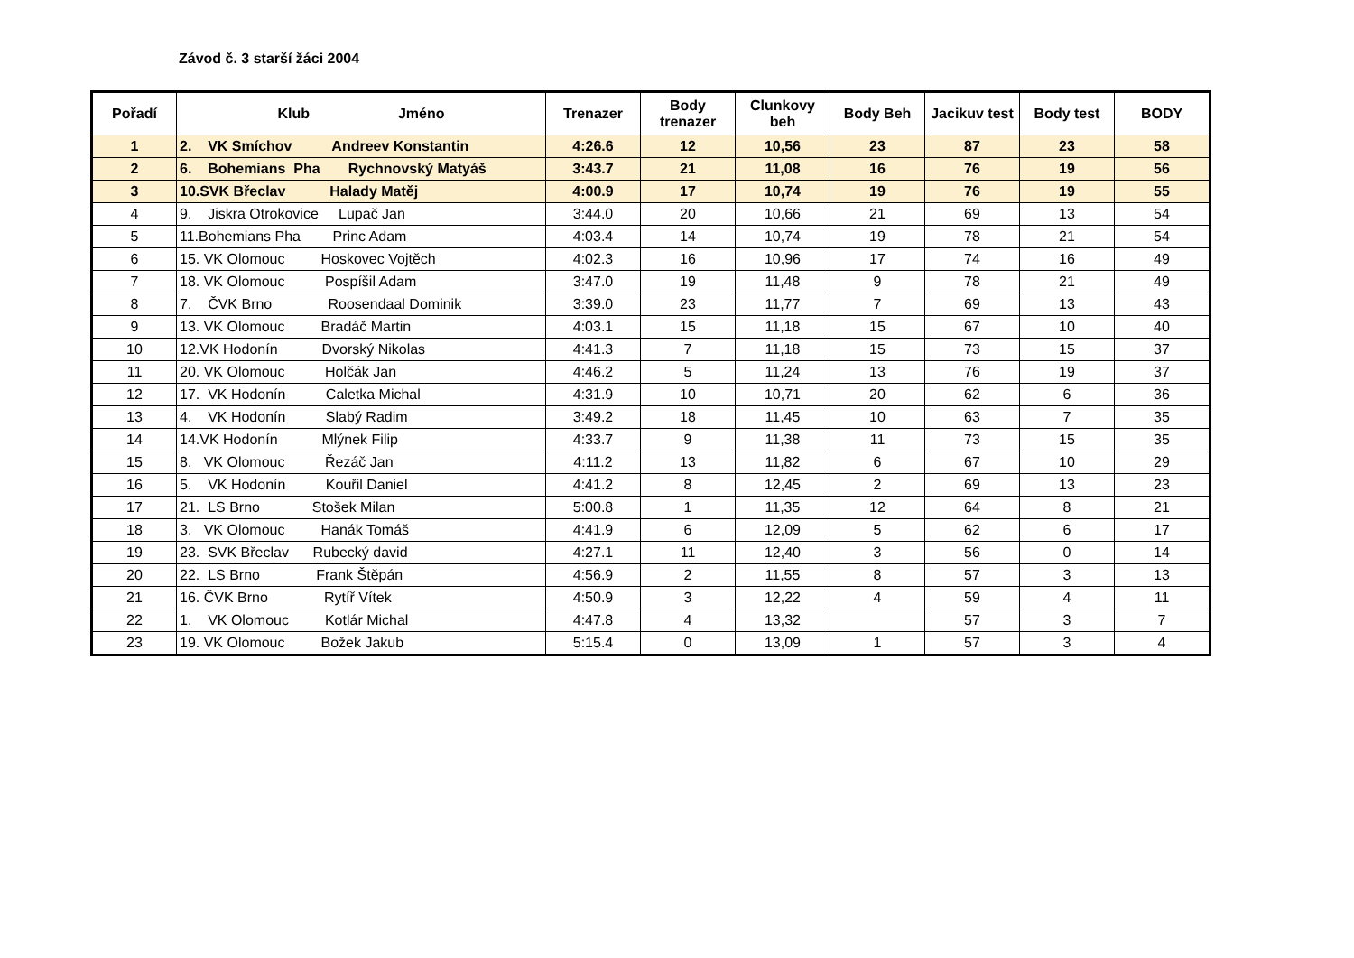Závod č. 3 starší žáci 2004
| Pořadí | Klub Jméno | Trenazer | Body trenazer | Clunkovy beh | Body Beh | Jacikuv test | Body test | BODY |
| --- | --- | --- | --- | --- | --- | --- | --- | --- |
| 1 | 2. VK Smíchov Andreev Konstantin | 4:26.6 | 12 | 10,56 | 23 | 87 | 23 | 58 |
| 2 | 6. Bohemians Pha Rychnovský Matyáš | 3:43.7 | 21 | 11,08 | 16 | 76 | 19 | 56 |
| 3 | 10.SVK Břeclav Halady Matěj | 4:00.9 | 17 | 10,74 | 19 | 76 | 19 | 55 |
| 4 | 9. Jiskra Otrokovice Lupač Jan | 3:44.0 | 20 | 10,66 | 21 | 69 | 13 | 54 |
| 5 | 11.Bohemians Pha Princ Adam | 4:03.4 | 14 | 10,74 | 19 | 78 | 21 | 54 |
| 6 | 15. VK Olomouc Hoskovec Vojtěch | 4:02.3 | 16 | 10,96 | 17 | 74 | 16 | 49 |
| 7 | 18. VK Olomouc Pospíšil Adam | 3:47.0 | 19 | 11,48 | 9 | 78 | 21 | 49 |
| 8 | 7. ČVK Brno Roosendaal Dominik | 3:39.0 | 23 | 11,77 | 7 | 69 | 13 | 43 |
| 9 | 13. VK Olomouc Bradáč Martin | 4:03.1 | 15 | 11,18 | 15 | 67 | 10 | 40 |
| 10 | 12.VK Hodonín Dvorský Nikolas | 4:41.3 | 7 | 11,18 | 15 | 73 | 15 | 37 |
| 11 | 20. VK Olomouc Holčák Jan | 4:46.2 | 5 | 11,24 | 13 | 76 | 19 | 37 |
| 12 | 17. VK Hodonín Caletka Michal | 4:31.9 | 10 | 10,71 | 20 | 62 | 6 | 36 |
| 13 | 4. VK Hodonín Slabý Radim | 3:49.2 | 18 | 11,45 | 10 | 63 | 7 | 35 |
| 14 | 14.VK Hodonín Mlýnek Filip | 4:33.7 | 9 | 11,38 | 11 | 73 | 15 | 35 |
| 15 | 8. VK Olomouc Řezáč Jan | 4:11.2 | 13 | 11,82 | 6 | 67 | 10 | 29 |
| 16 | 5. VK Hodonín Kouřil Daniel | 4:41.2 | 8 | 12,45 | 2 | 69 | 13 | 23 |
| 17 | 21. LS Brno Stošek Milan | 5:00.8 | 1 | 11,35 | 12 | 64 | 8 | 21 |
| 18 | 3. VK Olomouc Hanák Tomáš | 4:41.9 | 6 | 12,09 | 5 | 62 | 6 | 17 |
| 19 | 23. SVK Břeclav Rubecký david | 4:27.1 | 11 | 12,40 | 3 | 56 | 0 | 14 |
| 20 | 22. LS Brno Frank Štěpán | 4:56.9 | 2 | 11,55 | 8 | 57 | 3 | 13 |
| 21 | 16. ČVK Brno Rytíř Vítek | 4:50.9 | 3 | 12,22 | 4 | 59 | 4 | 11 |
| 22 | 1. VK Olomouc Kotlár Michal | 4:47.8 | 4 | 13,32 | | 57 | 3 | 7 |
| 23 | 19. VK Olomouc Božek Jakub | 5:15.4 | 0 | 13,09 | 1 | 57 | 3 | 4 |